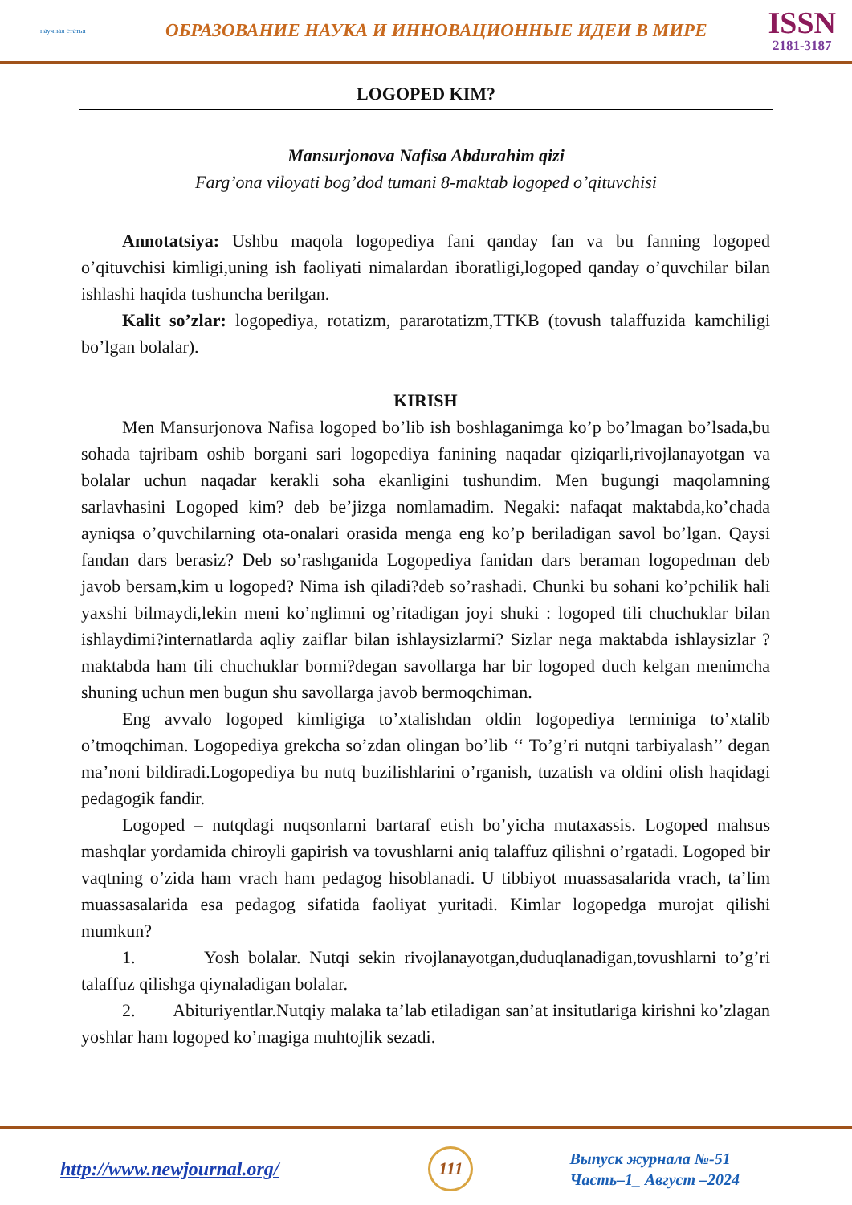научная статья
ОБРАЗОВАНИЕ НАУКА И ИННОВАЦИОННЫЕ ИДЕИ В МИРЕ
ISSN
2181-3187
LOGOPED KIM?
Mansurjonova Nafisa Abdurahim qizi
Farg’ona viloyati bog’dod tumani 8-maktab logoped o’qituvchisi
Annotatsiya: Ushbu maqola logopediya fani qanday fan va bu fanning logoped o’qituvchisi kimligi,uning ish faoliyati nimalardan iboratligi,logoped qanday o’quvchilar bilan ishlashi haqida tushuncha berilgan.
Kalit so’zlar: logopediya, rotatizm, pararotatizm,TTKB (tovush talaffuzida kamchiligi bo’lgan bolalar).
KIRISH
Men Mansurjonova Nafisa logoped bo’lib ish boshlaganimga ko’p bo’lmagan bo’lsada,bu sohada tajribam oshib borgani sari logopediya fanining naqadar qiziqarli,rivojlanayotgan va bolalar uchun naqadar kerakli soha ekanligini tushundim. Men bugungi maqolamning sarlavhasini Logoped kim? deb be’jizga nomlamadim. Negaki: nafaqat maktabda,ko’chada ayniqsa o’quvchilarning ota-onalari orasida menga eng ko’p beriladigan savol bo’lgan. Qaysi fandan dars berasiz? Deb so’rashganida Logopediya fanidan dars beraman logopedman deb javob bersam,kim u logoped? Nima ish qiladi?deb so’rashadi. Chunki bu sohani ko’pchilik hali yaxshi bilmaydi,lekin meni ko’nglimni og’ritadigan joyi shuki : logoped tili chuchuklar bilan ishlaydimi?internatlarda aqliy zaiflar bilan ishlaysizlarmi? Sizlar nega maktabda ishlaysizlar ? maktabda ham tili chuchuklar bormi?degan savollarga har bir logoped duch kelgan menimcha shuning uchun men bugun shu savollarga javob bermoqchiman.
Eng avvalo logoped kimligiga to’xtalishdan oldin logopediya terminiga to’xtalib o’tmoqchiman. Logopediya grekcha so’zdan olingan bo’lib ‘‘ To’g’ri nutqni tarbiyalash’’ degan ma’noni bildiradi.Logopediya bu nutq buzilishlarini o’rganish, tuzatish va oldini olish haqidagi pedagogik fandir.
Logoped – nutqdagi nuqsonlarni bartaraf etish bo’yicha mutaxassis. Logoped mahsus mashqlar yordamida chiroyli gapirish va tovushlarni aniq talaffuz qilishni o’rgatadi. Logoped bir vaqtning o’zida ham vrach ham pedagog hisoblanadi. U tibbiyot muassasalarida vrach, ta’lim muassasalarida esa pedagog sifatida faoliyat yuritadi. Kimlar logopedga murojat qilishi mumkun?
1. Yosh bolalar. Nutqi sekin rivojlanayotgan,duduqlanadigan,tovushlarni to’g’ri talaffuz qilishga qiynaladigan bolalar.
2. Abituriyentlar.Nutqiy malaka ta’lab etiladigan san’at insitutlariga kirishni ko’zlagan yoshlar ham logoped ko’magiga muhtojlik sezadi.
http://www.newjournal.org/
111
Выпуск журнала №-51
Часть–1_ Август –2024